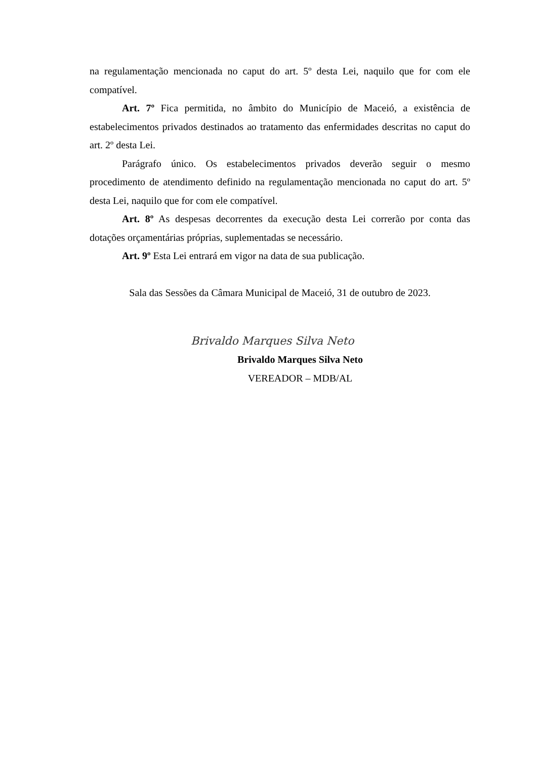na regulamentação mencionada no caput do art. 5º desta Lei, naquilo que for com ele compatível.
Art. 7º Fica permitida, no âmbito do Município de Maceió, a existência de estabelecimentos privados destinados ao tratamento das enfermidades descritas no caput do art. 2º desta Lei.
Parágrafo único. Os estabelecimentos privados deverão seguir o mesmo procedimento de atendimento definido na regulamentação mencionada no caput do art. 5º desta Lei, naquilo que for com ele compatível.
Art. 8º As despesas decorrentes da execução desta Lei correrão por conta das dotações orçamentárias próprias, suplementadas se necessário.
Art. 9º Esta Lei entrará em vigor na data de sua publicação.
Sala das Sessões da Câmara Municipal de Maceió, 31 de outubro de 2023.
Brivaldo Marques Silva Neto
Brivaldo Marques Silva Neto
VEREADOR – MDB/AL